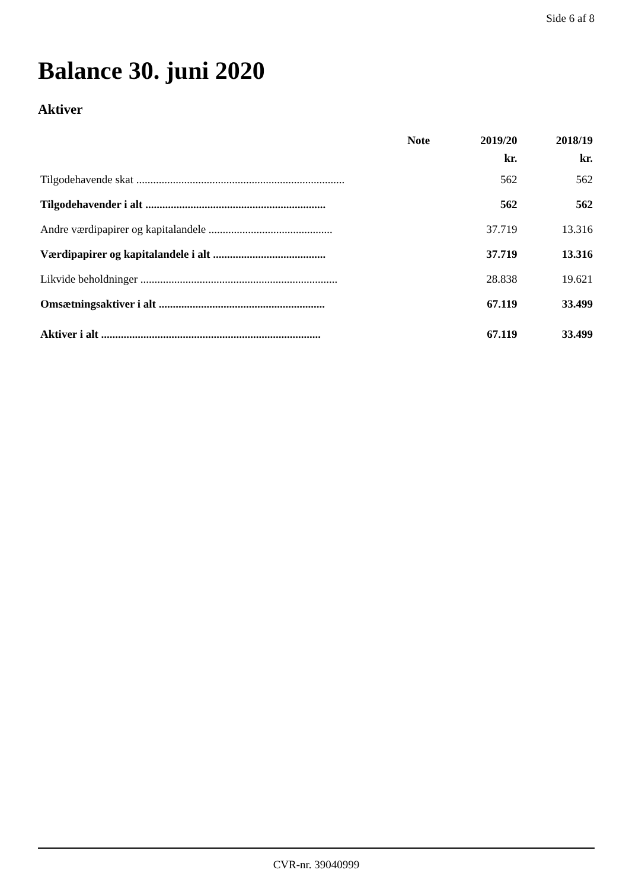Side 6 af 8
Balance 30. juni 2020
Aktiver
| | Note | 2019/20 | 2018/19 |
| --- | --- | --- | --- |
| | | kr. | kr. |
| Tilgodehavende skat .......................................................................... | | 562 | 562 |
| Tilgodehavender i alt ................................................................ | | 562 | 562 |
| Andre værdipapirer og kapitalandele ............................................ | | 37.719 | 13.316 |
| Værdipapirer og kapitalandele i alt ........................................ | | 37.719 | 13.316 |
| Likvide beholdninger ...................................................................... | | 28.838 | 19.621 |
| Omsætningsaktiver i alt ........................................................... | | 67.119 | 33.499 |
| Aktiver i alt .............................................................................. | | 67.119 | 33.499 |
CVR-nr. 39040999